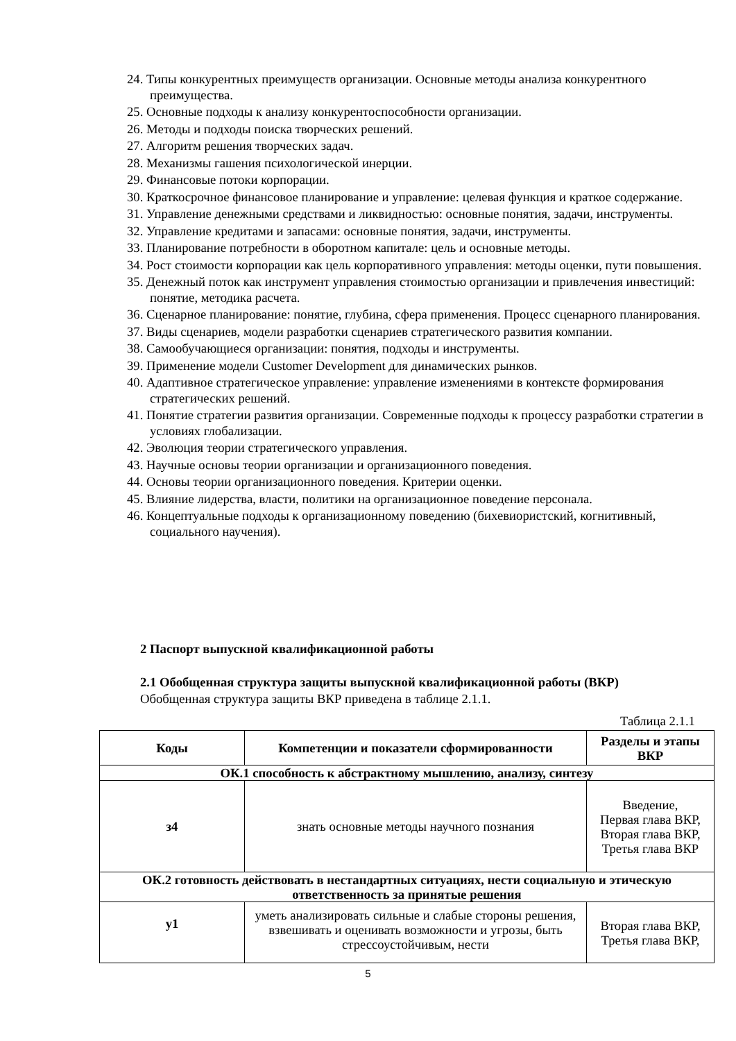24. Типы конкурентных преимуществ организации. Основные методы анализа конкурентного преимущества.
25. Основные подходы к анализу конкурентоспособности организации.
26. Методы и подходы поиска творческих решений.
27. Алгоритм решения творческих задач.
28. Механизмы гашения психологической инерции.
29. Финансовые потоки корпорации.
30. Краткосрочное финансовое планирование и управление: целевая функция и краткое содержание.
31. Управление денежными средствами и ликвидностью: основные понятия, задачи, инструменты.
32. Управление кредитами и запасами: основные понятия, задачи, инструменты.
33. Планирование потребности в оборотном капитале: цель и основные методы.
34. Рост стоимости корпорации как цель корпоративного управления: методы оценки, пути повышения.
35. Денежный поток как инструмент управления стоимостью организации и привлечения инвестиций: понятие, методика расчета.
36. Сценарное планирование: понятие, глубина, сфера применения. Процесс сценарного планирования.
37. Виды сценариев, модели разработки сценариев стратегического развития компании.
38. Самообучающиеся организации: понятия, подходы и инструменты.
39. Применение модели Customer Development для динамических рынков.
40. Адаптивное стратегическое управление: управление изменениями в контексте формирования стратегических решений.
41. Понятие стратегии развития организации. Современные подходы к процессу разработки стратегии в условиях глобализации.
42. Эволюция теории стратегического управления.
43. Научные основы теории организации и организационного поведения.
44. Основы теории организационного поведения. Критерии оценки.
45. Влияние лидерства, власти, политики на организационное поведение персонала.
46. Концептуальные подходы к организационному поведению (бихевиористский, когнитивный, социального научения).
2 Паспорт выпускной квалификационной работы
2.1 Обобщенная структура защиты выпускной квалификационной работы (ВКР)
Обобщенная структура защиты ВКР приведена в таблице 2.1.1.
Таблица 2.1.1
| Коды | Компетенции и показатели сформированности | Разделы и этапы ВКР |
| --- | --- | --- |
| ОК.1 способность к абстрактному мышлению, анализу, синтезу | | |
| з4 | знать основные методы научного познания | Введение, Первая глава ВКР, Вторая глава ВКР, Третья глава ВКР |
| ОК.2 готовность действовать в нестандартных ситуациях, нести социальную и этическую ответственность за принятые решения | | |
| у1 | уметь анализировать сильные и слабые стороны решения, взвешивать и оценивать возможности и угрозы, быть стрессоустойчивым, нести | Вторая глава ВКР, Третья глава ВКР, |
5